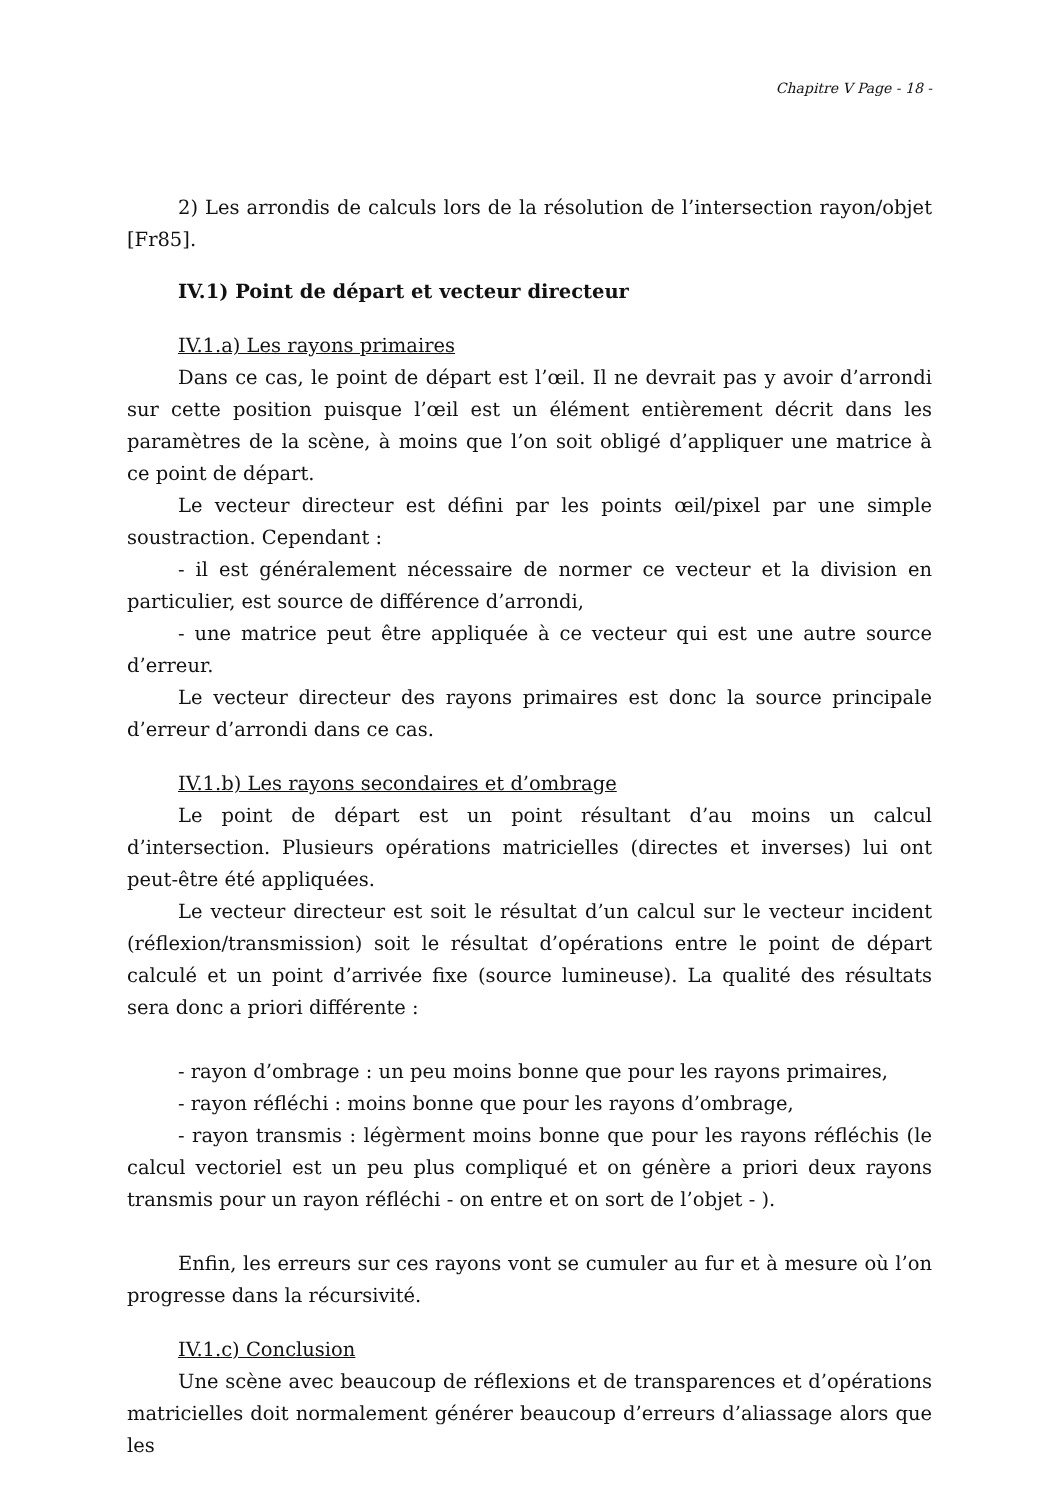Chapitre V Page - 18 -
2) Les arrondis de calculs lors de la résolution de l’intersection rayon/objet [Fr85].
IV.1) Point de départ et vecteur directeur
IV.1.a) Les rayons primaires
Dans ce cas, le point de départ est l’œil. Il ne devrait pas y avoir d’arrondi sur cette position puisque l’œil est un élément entièrement décrit dans les paramètres de la scène, à moins que l’on soit obligé d’appliquer une matrice à ce point de départ.
Le vecteur directeur est défini par les points œil/pixel par une simple soustraction. Cependant :
- il est généralement nécessaire de normer ce vecteur et la division en particulier, est source de différence d’arrondi,
- une matrice peut être appliquée à ce vecteur qui est une autre source d’erreur.
Le vecteur directeur des rayons primaires est donc la source principale d’erreur d’arrondi dans ce cas.
IV.1.b) Les rayons secondaires et d’ombrage
Le point de départ est un point résultant d’au moins un calcul d’intersection. Plusieurs opérations matricielles (directes et inverses) lui ont peut-être été appliquées.
Le vecteur directeur est soit le résultat d’un calcul sur le vecteur incident (réflexion/transmission) soit le résultat d’opérations entre le point de départ calculé et un point d’arrivée fixe (source lumineuse). La qualité des résultats sera donc a priori différente :
- rayon d’ombrage : un peu moins bonne que pour les rayons primaires,
- rayon réfléchi : moins bonne que pour les rayons d’ombrage,
- rayon transmis : légèrment moins bonne que pour les rayons réfléchis (le calcul vectoriel est un peu plus compliqué et on génère a priori deux rayons transmis pour un rayon réfléchi - on entre et on sort de l’objet - ).
Enfin, les erreurs sur ces rayons vont se cumuler au fur et à mesure où l’on progresse dans la récursivité.
IV.1.c) Conclusion
Une scène avec beaucoup de réflexions et de transparences et d’opérations matricielles doit normalement générer beaucoup d’erreurs d’aliassage alors que les